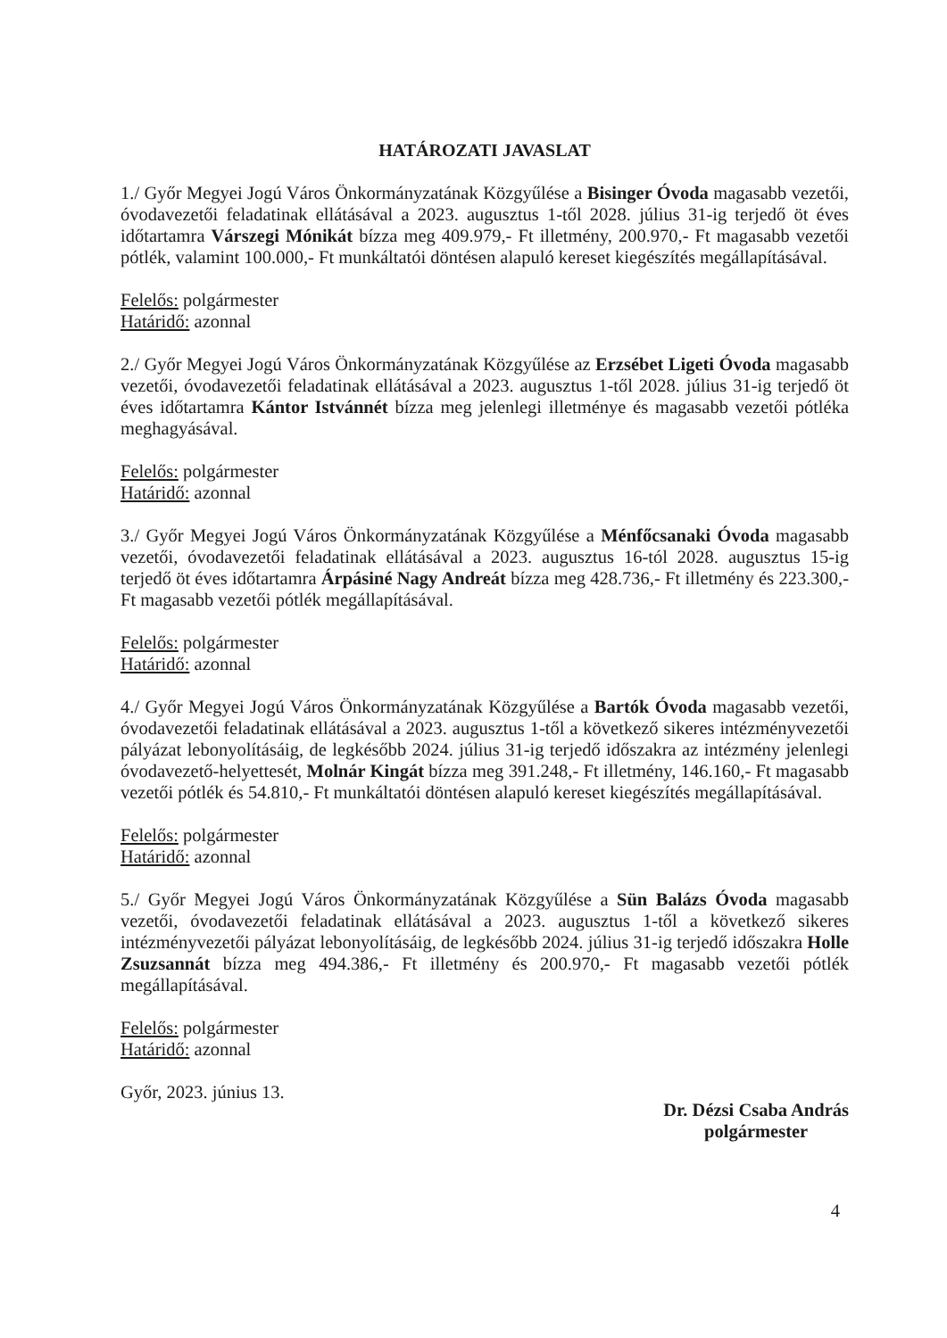HATÁROZATI JAVASLAT
1./ Győr Megyei Jogú Város Önkormányzatának Közgyűlése a Bisinger Óvoda magasabb vezetői, óvodavezetői feladatinak ellátásával a 2023. augusztus 1-től 2028. július 31-ig terjedő öt éves időtartamra Várszegi Mónikát bízza meg 409.979,- Ft illetmény, 200.970,- Ft magasabb vezetői pótlék, valamint 100.000,- Ft munkáltatói döntésen alapuló kereset kiegészítés megállapításával.
Felelős: polgármester
Határidő: azonnal
2./ Győr Megyei Jogú Város Önkormányzatának Közgyűlése az Erzsébet Ligeti Óvoda magasabb vezetői, óvodavezetői feladatinak ellátásával a 2023. augusztus 1-től 2028. július 31-ig terjedő öt éves időtartamra Kántor Istvánnét bízza meg jelenlegi illetménye és magasabb vezetői pótléka meghagyásával.
Felelős: polgármester
Határidő: azonnal
3./ Győr Megyei Jogú Város Önkormányzatának Közgyűlése a Ménfőcsanaki Óvoda magasabb vezetői, óvodavezetői feladatinak ellátásával a 2023. augusztus 16-tól 2028. augusztus 15-ig terjedő öt éves időtartamra Árpásiné Nagy Andreát bízza meg 428.736,- Ft illetmény és 223.300,- Ft magasabb vezetői pótlék megállapításával.
Felelős: polgármester
Határidő: azonnal
4./ Győr Megyei Jogú Város Önkormányzatának Közgyűlése a Bartók Óvoda magasabb vezetői, óvodavezetői feladatinak ellátásával a 2023. augusztus 1-től a következő sikeres intézményvezetői pályázat lebonyolításáig, de legkésőbb 2024. július 31-ig terjedő időszakra az intézmény jelenlegi óvodavezető-helyettesét, Molnár Kingát bízza meg 391.248,- Ft illetmény, 146.160,- Ft magasabb vezetői pótlék és 54.810,- Ft munkáltatói döntésen alapuló kereset kiegészítés megállapításával.
Felelős: polgármester
Határidő: azonnal
5./ Győr Megyei Jogú Város Önkormányzatának Közgyűlése a Sün Balázs Óvoda magasabb vezetői, óvodavezetői feladatinak ellátásával a 2023. augusztus 1-től a következő sikeres intézményvezetői pályázat lebonyolításáig, de legkésőbb 2024. július 31-ig terjedő időszakra Holle Zsuzsannát bízza meg 494.386,- Ft illetmény és 200.970,- Ft magasabb vezetői pótlék megállapításával.
Felelős: polgármester
Határidő: azonnal
Győr, 2023. június 13.
Dr. Dézsi Csaba András
polgármester
4